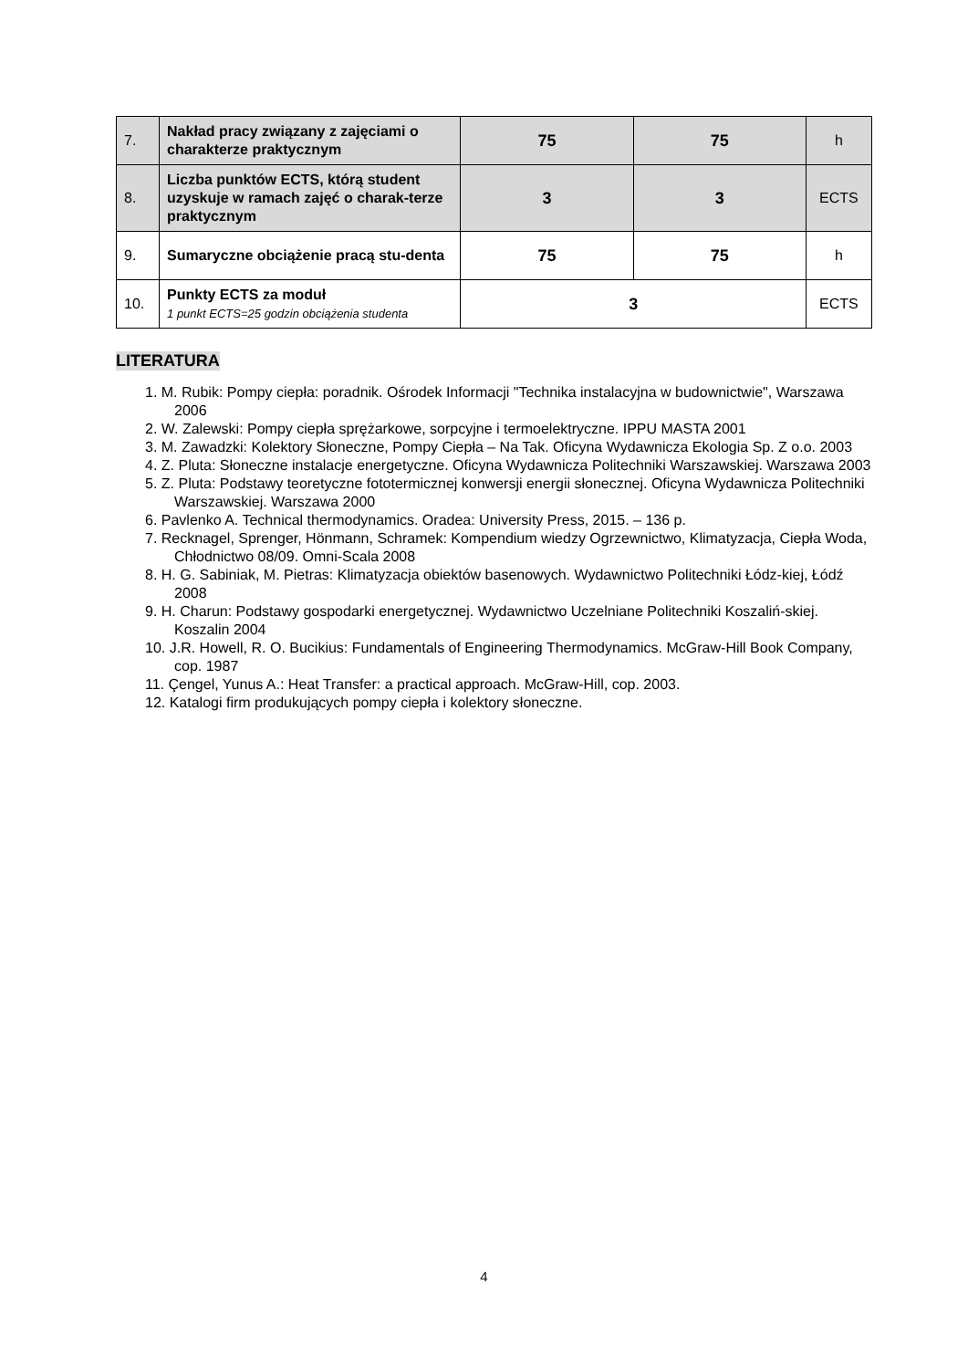| 7. | Nakład pracy związany z zajęciami o charakterze praktycznym | 75 | 75 | h |
| 8. | Liczba punktów ECTS, którą student uzyskuje w ramach zajęć o charak-terze praktycznym | 3 | 3 | ECTS |
| 9. | Sumaryczne obciążenie pracą stu-denta | 75 | 75 | h |
| 10. | Punkty ECTS za moduł 1 punkt ECTS=25 godzin obciążenia studenta | 3 | | ECTS |
LITERATURA
1. M. Rubik: Pompy ciepła: poradnik. Ośrodek Informacji "Technika instalacyjna w budownictwie", Warszawa 2006
2. W. Zalewski: Pompy ciepła sprężarkowe, sorpcyjne i termoelektryczne. IPPU MASTA 2001
3. M. Zawadzki: Kolektory Słoneczne, Pompy Ciepła – Na Tak. Oficyna Wydawnicza Ekologia Sp. Z o.o. 2003
4. Z. Pluta: Słoneczne instalacje energetyczne. Oficyna Wydawnicza Politechniki Warszawskiej. Warszawa 2003
5. Z. Pluta: Podstawy teoretyczne fototermicznej konwersji energii słonecznej. Oficyna Wydawnicza Politechniki Warszawskiej. Warszawa 2000
6. Pavlenko A. Technical thermodynamics. Oradea: University Press, 2015. – 136 p.
7. Recknagel, Sprenger, Hönmann, Schramek: Kompendium wiedzy Ogrzewnictwo, Klimatyzacja, Ciepła Woda, Chłodnictwo 08/09. Omni-Scala 2008
8. H. G. Sabiniak, M. Pietras: Klimatyzacja obiektów basenowych. Wydawnictwo Politechniki Łódz-kiej, Łódź 2008
9. H. Charun: Podstawy gospodarki energetycznej. Wydawnictwo Uczelniane Politechniki Koszaliń-skiej. Koszalin 2004
10. J.R. Howell, R. O. Bucikius: Fundamentals of Engineering Thermodynamics. McGraw-Hill Book Company, cop. 1987
11. Çengel, Yunus A.: Heat Transfer: a practical approach. McGraw-Hill, cop. 2003.
12. Katalogi firm produkujących pompy ciepła i kolektory słoneczne.
4